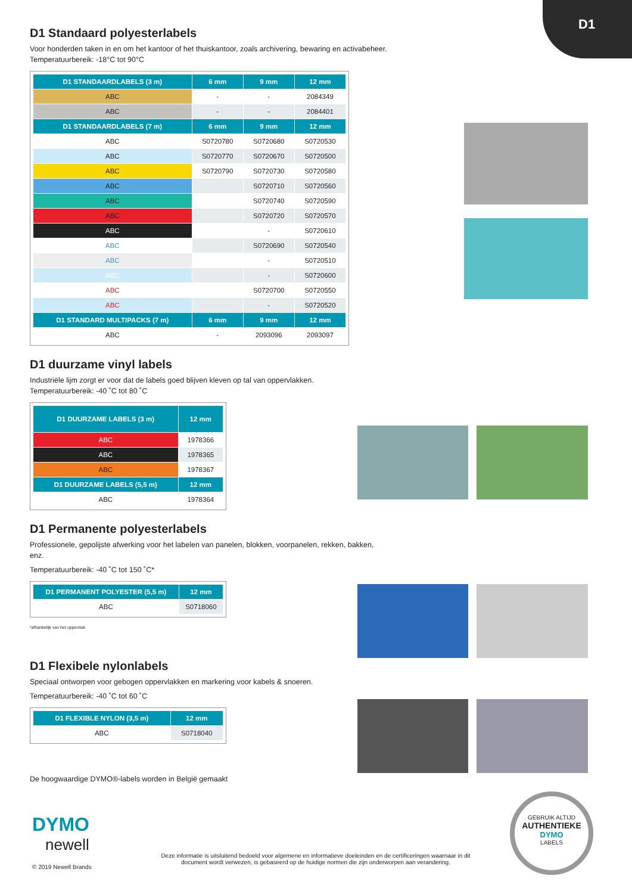D1
D1 Standaard polyesterlabels
Voor honderden taken in en om het kantoor of het thuiskantoor, zoals archivering, bewaring en activabeheer.
Temperatuurbereik: -18°C tot 90°C
| D1 STANDAARDLABELS (3 m) | 6 mm | 9 mm | 12 mm |
| --- | --- | --- | --- |
| ABC | - | - | 2084349 |
| ABC | - | - | 2084401 |
| D1 STANDAARDLABELS (7 m) | 6 mm | 9 mm | 12 mm |
| ABC | S0720780 | S0720680 | S0720530 |
| ABC | S0720770 | S0720670 | S0720500 |
| ABC | S0720790 | S0720730 | S0720580 |
| ABC | | S0720710 | S0720560 |
| ABC | | S0720740 | S0720590 |
| ABC | | S0720720 | S0720570 |
| ABC | | - | S0720610 |
| ABC | | S0720690 | S0720540 |
| ABC | | - | S0720510 |
| ABC | | - | S0720600 |
| ABC | | S0720700 | S0720550 |
| ABC | | - | S0720520 |
| D1 STANDARD MULTIPACKS (7 m) | 6 mm | 9 mm | 12 mm |
| ABC | - | 2093096 | 2093097 |
D1 duurzame vinyl labels
Industriële lijm zorgt er voor dat de labels goed blijven kleven op tal van oppervlakken.
Temperatuurbereik: -40 ˚C tot 80 ˚C
| D1 DUURZAME LABELS (3 m) | 12 mm |
| --- | --- |
| ABC | 1978366 |
| ABC | 1978365 |
| ABC | 1978367 |
| D1 DUURZAME LABELS (5,5 m) | 12 mm |
| ABC | 1978364 |
D1 Permanente polyesterlabels
Professionele, gepolijste afwerking voor het labelen van panelen, blokken, voorpanelen, rekken, bakken, enz.
Temperatuurbereik: -40 ˚C tot 150 ˚C*
| D1 PERMANENT POLYESTER (5,5 m) | 12 mm |
| --- | --- |
| ABC | S0718060 |
*afhankelijk van het oppervlak
D1 Flexibele nylonlabels
Speciaal ontworpen voor gebogen oppervlakken en markering voor kabels & snoeren.
Temperatuurbereik: -40 ˚C tot 60 ˚C
| D1 FLEXIBLE NYLON (3,5 m) | 12 mm |
| --- | --- |
| ABC | S0718040 |
De hoogwaardige DYMO®-labels worden in België gemaakt
DYMO
newell
© 2019 Newell Brands
Deze informatie is uitsluitend bedoeld voor algemene en informatieve doeleinden en de certificeringen waarnaar in dit document wordt verwezen, is gebaseerd op de huidige normen die zijn onderworpen aan verandering.
GEBRUIK ALTIJD
AUTHENTIEKE
DYMO
LABELS